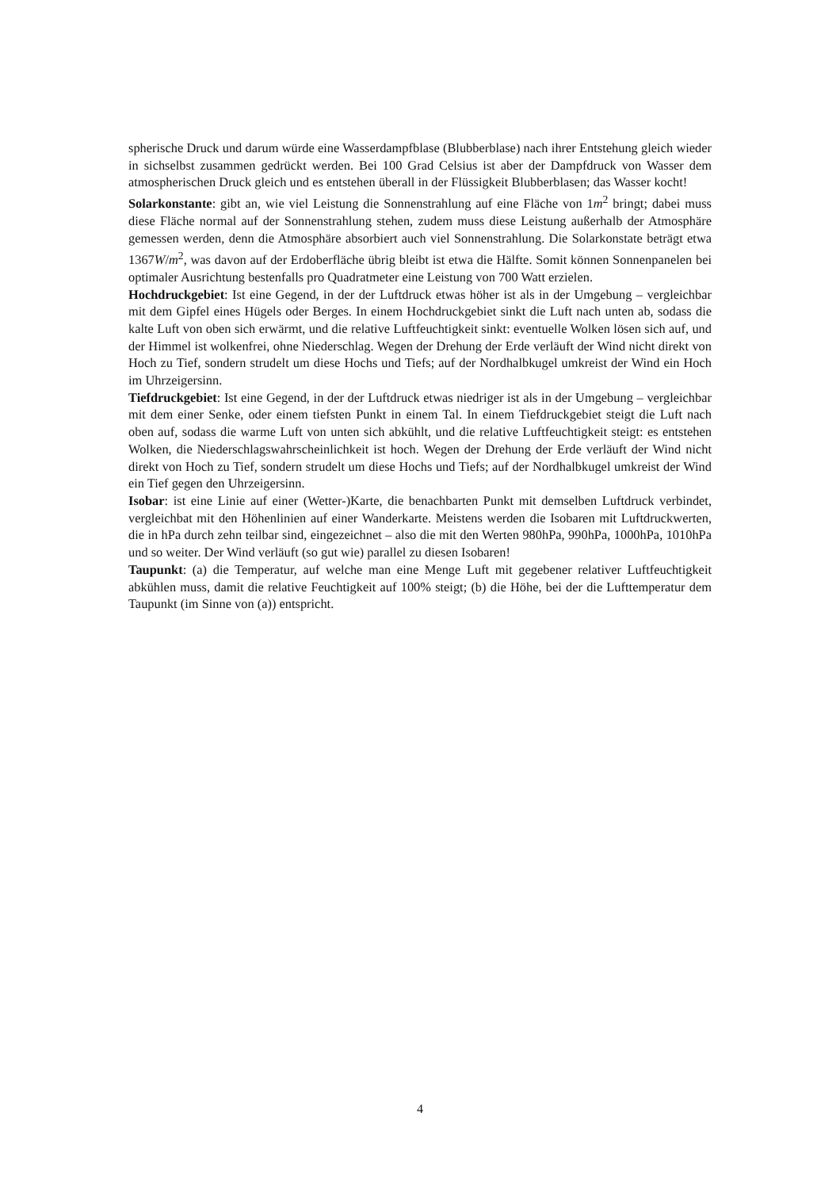spherische Druck und darum würde eine Wasserdampfblase (Blubberblase) nach ihrer Entstehung gleich wieder in sichselbst zusammen gedrückt werden. Bei 100 Grad Celsius ist aber der Dampfdruck von Wasser dem atmospherischen Druck gleich und es entstehen überall in der Flüssigkeit Blubberblasen; das Wasser kocht!
Solarkonstante: gibt an, wie viel Leistung die Sonnenstrahlung auf eine Fläche von 1m<sup>2</sup> bringt; dabei muss diese Fläche normal auf der Sonnenstrahlung stehen, zudem muss diese Leistung außerhalb der Atmosphäre gemessen werden, denn die Atmosphäre absorbiert auch viel Sonnenstrahlung. Die Solarkonstate beträgt etwa 1367W/m<sup>2</sup>, was davon auf der Erdoberfläche übrig bleibt ist etwa die Hälfte. Somit können Sonnenpanelen bei optimaler Ausrichtung bestenfalls pro Quadratmeter eine Leistung von 700 Watt erzielen.
Hochdruckgebiet: Ist eine Gegend, in der der Luftdruck etwas höher ist als in der Umgebung – vergleichbar mit dem Gipfel eines Hügels oder Berges. In einem Hochdruckgebiet sinkt die Luft nach unten ab, sodass die kalte Luft von oben sich erwärmt, und die relative Luftfeuchtigkeit sinkt: eventuelle Wolken lösen sich auf, und der Himmel ist wolkenfrei, ohne Niederschlag. Wegen der Drehung der Erde verläuft der Wind nicht direkt von Hoch zu Tief, sondern strudelt um diese Hochs und Tiefs; auf der Nordhalbkugel umkreist der Wind ein Hoch im Uhrzeigersinn.
Tiefdruckgebiet: Ist eine Gegend, in der der Luftdruck etwas niedriger ist als in der Umgebung – vergleichbar mit dem einer Senke, oder einem tiefsten Punkt in einem Tal. In einem Tiefdruckgebiet steigt die Luft nach oben auf, sodass die warme Luft von unten sich abkühlt, und die relative Luftfeuchtigkeit steigt: es entstehen Wolken, die Niederschlagswahrscheinlichkeit ist hoch. Wegen der Drehung der Erde verläuft der Wind nicht direkt von Hoch zu Tief, sondern strudelt um diese Hochs und Tiefs; auf der Nordhalbkugel umkreist der Wind ein Tief gegen den Uhrzeigersinn.
Isobar: ist eine Linie auf einer (Wetter-)Karte, die benachbarten Punkt mit demselben Luftdruck verbindet, vergleichbat mit den Höhenlinien auf einer Wanderkarte. Meistens werden die Isobaren mit Luftdruckwerten, die in hPa durch zehn teilbar sind, eingezeichnet – also die mit den Werten 980hPa, 990hPa, 1000hPa, 1010hPa und so weiter. Der Wind verläuft (so gut wie) parallel zu diesen Isobaren!
Taupunkt: (a) die Temperatur, auf welche man eine Menge Luft mit gegebener relativer Luftfeuchtigkeit abkühlen muss, damit die relative Feuchtigkeit auf 100% steigt; (b) die Höhe, bei der die Lufttemperatur dem Taupunkt (im Sinne von (a)) entspricht.
4